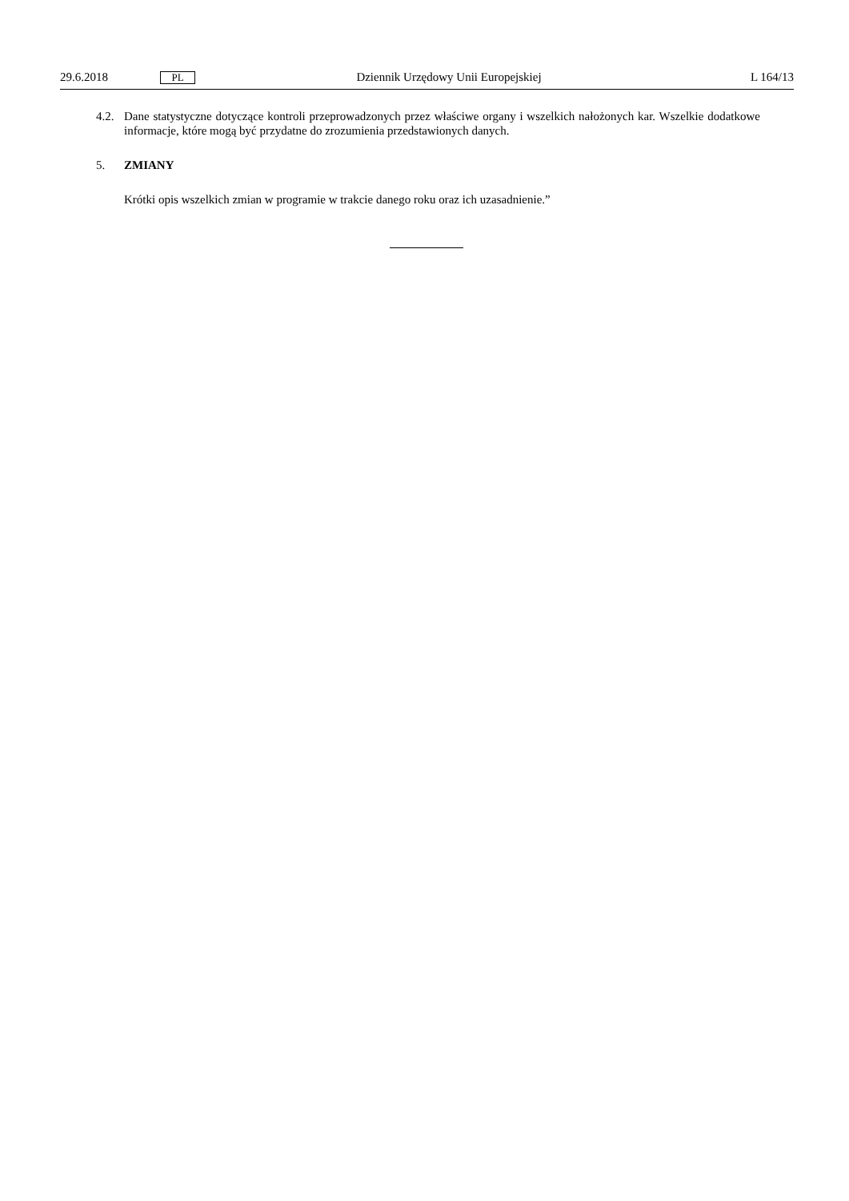29.6.2018 PL Dziennik Urzędowy Unii Europejskiej L 164/13
4.2.
Dane statystyczne dotyczące kontroli przeprowadzonych przez właściwe organy i wszelkich nałożonych kar. Wszelkie dodatkowe informacje, które mogą być przydatne do zrozumienia przedstawionych danych.
5. ZMIANY
Krótki opis wszelkich zmian w programie w trakcie danego roku oraz ich uzasadnienie.”